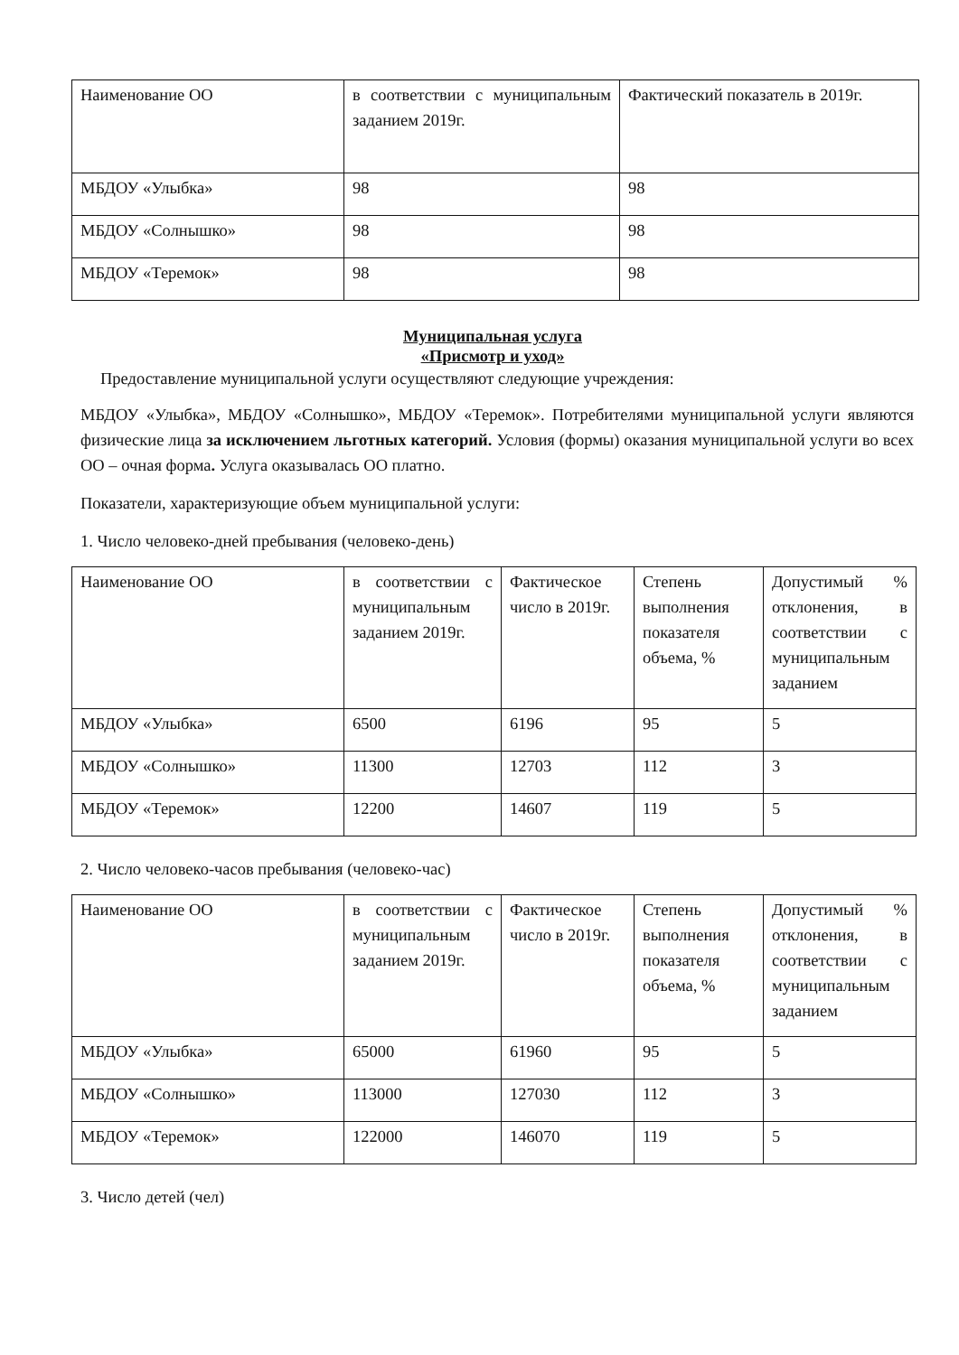| Наименование ОО | в соответствии с муниципальным заданием 2019г. | Фактический показатель в 2019г. |
| --- | --- | --- |
| МБДОУ «Улыбка» | 98 | 98 |
| МБДОУ «Солнышко» | 98 | 98 |
| МБДОУ «Теремок» | 98 | 98 |
Муниципальная услуга
«Присмотр и уход»
Предоставление муниципальной услуги осуществляют следующие учреждения:
МБДОУ «Улыбка», МБДОУ «Солнышко», МБДОУ «Теремок». Потребителями муниципальной услуги являются физические лица за исключением льготных категорий. Условия (формы) оказания муниципальной услуги во всех ОО – очная форма. Услуга оказывалась ОО платно.
Показатели, характеризующие объем муниципальной услуги:
1. Число человеко-дней пребывания (человеко-день)
| Наименование ОО | в соответствии с муниципальным заданием 2019г. | Фактическое число в 2019г. | Степень выполнения показателя объема, % | Допустимый % отклонения, в соответствии с муниципальным заданием |
| --- | --- | --- | --- | --- |
| МБДОУ «Улыбка» | 6500 | 6196 | 95 | 5 |
| МБДОУ «Солнышко» | 11300 | 12703 | 112 | 3 |
| МБДОУ «Теремок» | 12200 | 14607 | 119 | 5 |
2. Число человеко-часов пребывания (человеко-час)
| Наименование ОО | в соответствии с муниципальным заданием 2019г. | Фактическое число в 2019г. | Степень выполнения показателя объема, % | Допустимый % отклонения, в соответствии с муниципальным заданием |
| --- | --- | --- | --- | --- |
| МБДОУ «Улыбка» | 65000 | 61960 | 95 | 5 |
| МБДОУ «Солнышко» | 113000 | 127030 | 112 | 3 |
| МБДОУ «Теремок» | 122000 | 146070 | 119 | 5 |
3. Число детей (чел)